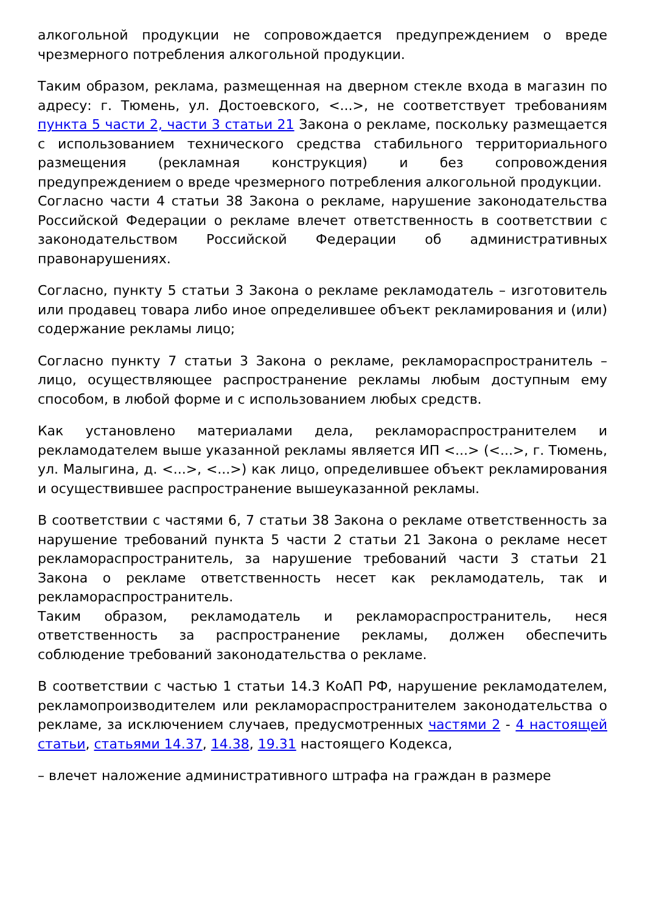алкогольной продукции не сопровождается предупреждением о вреде чрезмерного потребления алкогольной продукции.
Таким образом, реклама, размещенная на дверном стекле входа в магазин по адресу: г. Тюмень, ул. Достоевского, <...>, не соответствует требованиям пункта 5 части 2, части 3 статьи 21 Закона о рекламе, поскольку размещается с использованием технического средства стабильного территориального размещения (рекламная конструкция) и без сопровождения предупреждением о вреде чрезмерного потребления алкогольной продукции.
Согласно части 4 статьи 38 Закона о рекламе, нарушение законодательства Российской Федерации о рекламе влечет ответственность в соответствии с законодательством Российской Федерации об административных правонарушениях.
Согласно, пункту 5 статьи 3 Закона о рекламе рекламодатель – изготовитель или продавец товара либо иное определившее объект рекламирования и (или) содержание рекламы лицо;
Согласно пункту 7 статьи 3 Закона о рекламе, рекламораспространитель – лицо, осуществляющее распространение рекламы любым доступным ему способом, в любой форме и с использованием любых средств.
Как установлено материалами дела, рекламораспространителем и рекламодателем выше указанной рекламы является ИП <...> (<...>, г. Тюмень, ул. Малыгина, д. <...>, <...>) как лицо, определившее объект рекламирования и осуществившее распространение вышеуказанной рекламы.
В соответствии с частями 6, 7 статьи 38 Закона о рекламе ответственность за нарушение требований пункта 5 части 2 статьи 21 Закона о рекламе несет рекламораспространитель, за нарушение требований части 3 статьи 21 Закона о рекламе ответственность несет как рекламодатель, так и рекламораспространитель.
Таким образом, рекламодатель и рекламораспространитель, неся ответственность за распространение рекламы, должен обеспечить соблюдение требований законодательства о рекламе.
В соответствии с частью 1 статьи 14.3 КоАП РФ, нарушение рекламодателем, рекламопроизводителем или рекламораспространителем законодательства о рекламе, за исключением случаев, предусмотренных частями 2 - 4 настоящей статьи, статьями 14.37, 14.38, 19.31 настоящего Кодекса,
– влечет наложение административного штрафа на граждан в размере